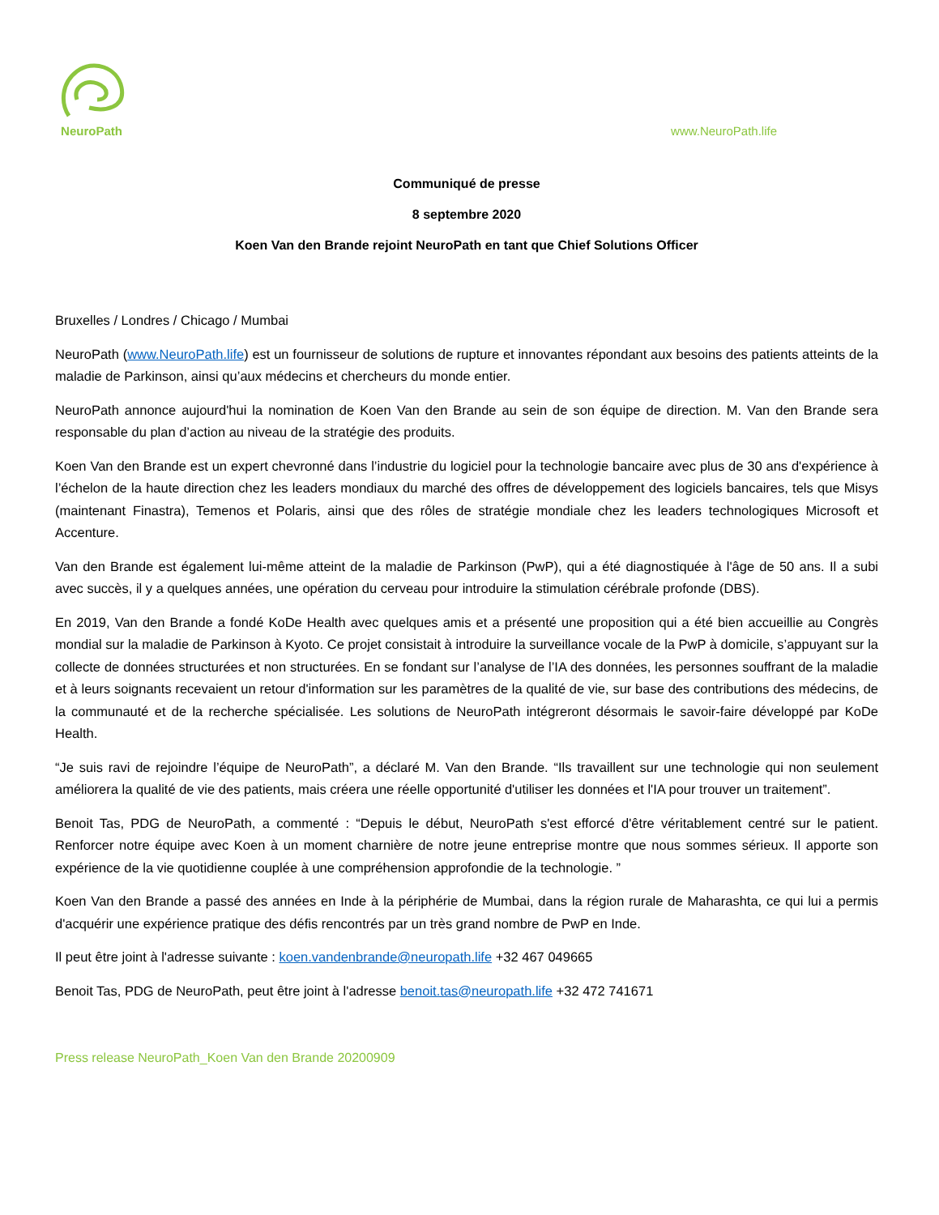NeuroPath
www.NeuroPath.life
Communiqué de presse
8 septembre 2020
Koen Van den Brande rejoint NeuroPath en tant que Chief Solutions Officer
Bruxelles / Londres / Chicago / Mumbai
NeuroPath (www.NeuroPath.life) est un fournisseur de solutions de rupture et innovantes répondant aux besoins des patients atteints de la maladie de Parkinson, ainsi qu’aux médecins et chercheurs du monde entier.
NeuroPath annonce aujourd'hui la nomination de Koen Van den Brande au sein de son équipe de direction. M. Van den Brande sera responsable du plan d’action au niveau de la stratégie des produits.
Koen Van den Brande est un expert chevronné dans l’industrie du logiciel pour la technologie bancaire avec plus de 30 ans d'expérience à l’échelon de la haute direction chez les leaders mondiaux du marché des offres de développement des logiciels bancaires, tels que Misys (maintenant Finastra), Temenos et Polaris, ainsi que des rôles de stratégie mondiale chez les leaders technologiques Microsoft et Accenture.
Van den Brande est également lui-même atteint de la maladie de Parkinson (PwP), qui a été diagnostiquée à l'âge de 50 ans. Il a subi avec succès, il y a quelques années, une opération du cerveau pour introduire la stimulation cérébrale profonde (DBS).
En 2019, Van den Brande a fondé KoDe Health avec quelques amis et a présenté une proposition qui a été bien accueillie au Congrès mondial sur la maladie de Parkinson à Kyoto. Ce projet consistait à introduire la surveillance vocale de la PwP à domicile, s’appuyant sur la collecte de données structurées et non structurées. En se fondant sur l’analyse de l’IA des données, les personnes souffrant de la maladie et à leurs soignants recevaient un retour d'information sur les paramètres de la qualité de vie, sur base des contributions des médecins, de la communauté et de la recherche spécialisée. Les solutions de NeuroPath intégreront désormais le savoir-faire développé par KoDe Health.
“Je suis ravi de rejoindre l’équipe de NeuroPath”, a déclaré M. Van den Brande. “Ils travaillent sur une technologie qui non seulement améliorera la qualité de vie des patients, mais créera une réelle opportunité d'utiliser les données et l'IA pour trouver un traitement”.
Benoit Tas, PDG de NeuroPath, a commenté : “Depuis le début, NeuroPath s'est efforcé d'être véritablement centré sur le patient. Renforcer notre équipe avec Koen à un moment charnière de notre jeune entreprise montre que nous sommes sérieux. Il apporte son expérience de la vie quotidienne couplée à une compréhension approfondie de la technologie. ”
Koen Van den Brande a passé des années en Inde à la périphérie de Mumbai, dans la région rurale de Maharashta, ce qui lui a permis d'acquérir une expérience pratique des défis rencontrés par un très grand nombre de PwP en Inde.
Il peut être joint à l'adresse suivante : koen.vandenbrande@neuropath.life +32 467 049665
Benoit Tas, PDG de NeuroPath, peut être joint à l'adresse benoit.tas@neuropath.life +32 472 741671
Press release NeuroPath_Koen Van den Brande 20200909